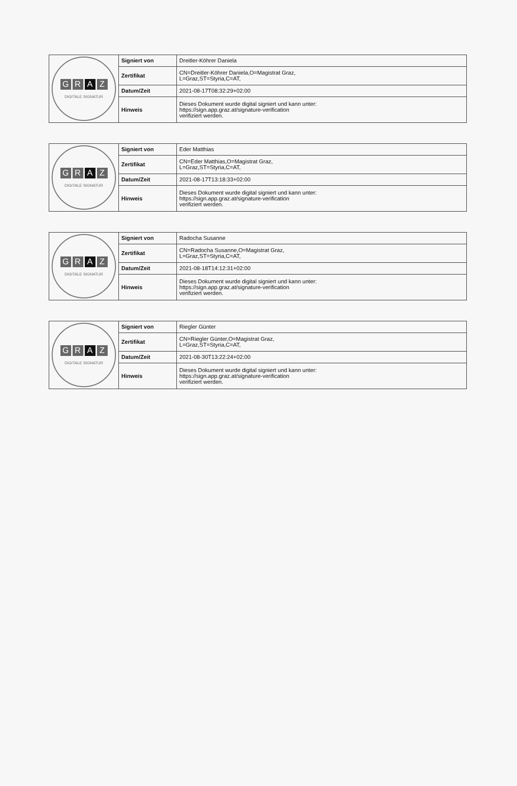| G R A Z DIGITALE SIGNATUR | Signiert von | Dreitler-Köhrer Daniela |
| | Zertifikat | CN=Dreitler-Köhrer Daniela,O=Magistrat Graz, L=Graz,ST=Styria,C=AT, |
| | Datum/Zeit | 2021-08-17T08:32:29+02:00 |
| | Hinweis | Dieses Dokument wurde digital signiert und kann unter: https://sign.app.graz.at/signature-verification verifiziert werden. |
| G R A Z DIGITALE SIGNATUR | Signiert von | Eder Matthias |
| | Zertifikat | CN=Eder Matthias,O=Magistrat Graz, L=Graz,ST=Styria,C=AT, |
| | Datum/Zeit | 2021-08-17T13:18:33+02:00 |
| | Hinweis | Dieses Dokument wurde digital signiert und kann unter: https://sign.app.graz.at/signature-verification verifiziert werden. |
| G R A Z DIGITALE SIGNATUR | Signiert von | Radocha Susanne |
| | Zertifikat | CN=Radocha Susanne,O=Magistrat Graz, L=Graz,ST=Styria,C=AT, |
| | Datum/Zeit | 2021-08-18T14:12:31+02:00 |
| | Hinweis | Dieses Dokument wurde digital signiert und kann unter: https://sign.app.graz.at/signature-verification verifiziert werden. |
| G R A Z DIGITALE SIGNATUR | Signiert von | Riegler Günter |
| | Zertifikat | CN=Riegler Günter,O=Magistrat Graz, L=Graz,ST=Styria,C=AT, |
| | Datum/Zeit | 2021-08-30T13:22:24+02:00 |
| | Hinweis | Dieses Dokument wurde digital signiert und kann unter: https://sign.app.graz.at/signature-verification verifiziert werden. |